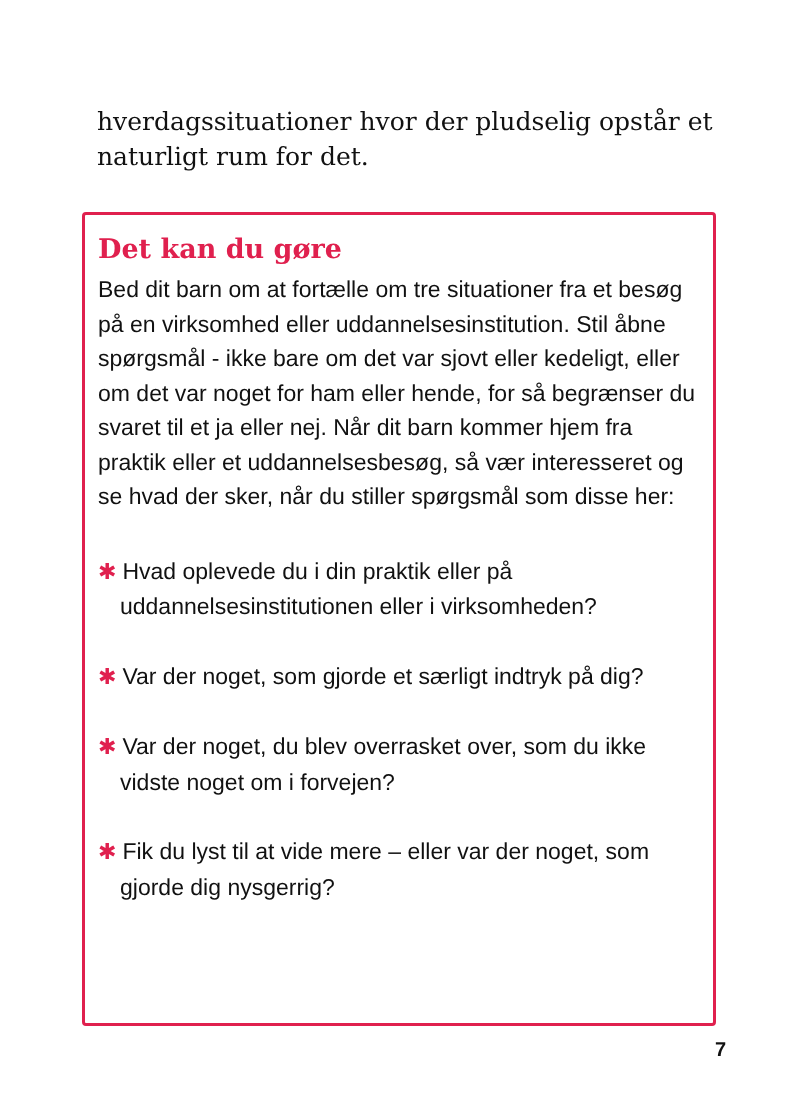hverdagssituationer hvor der pludselig opstår et naturligt rum for det.
Det kan du gøre
Bed dit barn om at fortælle om tre situationer fra et besøg på en virksomhed eller uddannelsesinstitution. Stil åbne spørgsmål - ikke bare om det var sjovt eller kedeligt, eller om det var noget for ham eller hende, for så begrænser du svaret til et ja eller nej. Når dit barn kommer hjem fra praktik eller et uddannelsesbesøg, så vær interesseret og se hvad der sker, når du stiller spørgsmål som disse her:
✱ Hvad oplevede du i din praktik eller på uddannelsesinstitutionen eller i virksomheden?
✱ Var der noget, som gjorde et særligt indtryk på dig?
✱ Var der noget, du blev overrasket over, som du ikke vidste noget om i forvejen?
✱ Fik du lyst til at vide mere – eller var der noget, som gjorde dig nysgerrig?
7